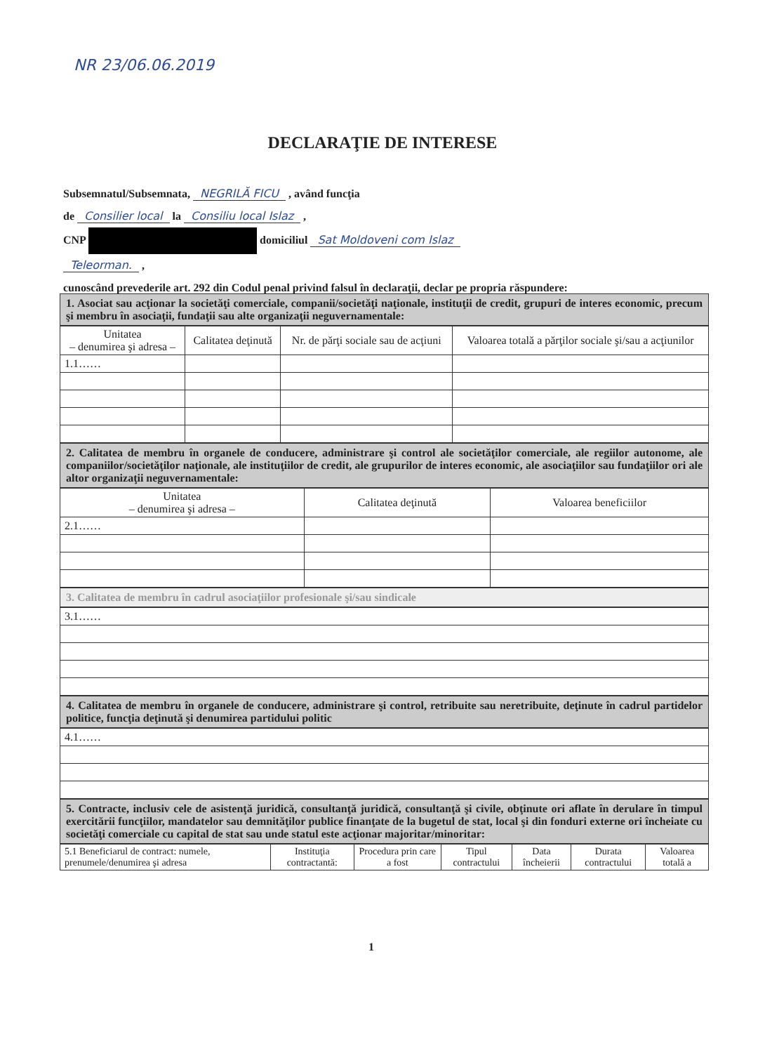NR 23/06.06.2019
DECLARAŢIE DE INTERESE
Subsemnatul/Subsemnata, NEGRILĂ FICU , având funcţia
de Consilier local la Consiliu local Islaz ,
CNP domiciliul Sat Moldoveni com Islaz
Teleorman. ,
cunoscând prevederile art. 292 din Codul penal privind falsul în declaraţii, declar pe propria răspundere:
1. Asociat sau acţionar la societăţi comerciale, companii/societăţi naţionale, instituţii de credit, grupuri de interes economic, precum şi membru în asociaţii, fundaţii sau alte organizaţii neguvernamentale:
| Unitatea – denumirea şi adresa – | Calitatea deţinută | Nr. de părţi sociale sau de acţiuni | Valoarea totală a părţilor sociale şi/sau a acţiunilor |
| --- | --- | --- | --- |
| 1.1…… | | | |
2. Calitatea de membru în organele de conducere, administrare şi control ale societăţilor comerciale, ale regiilor autonome, ale companiilor/societăţilor naţionale, ale instituţiilor de credit, ale grupurilor de interes economic, ale asociaţiilor sau fundaţiilor ori ale altor organizaţii neguvernamentale:
| Unitatea – denumirea şi adresa – | Calitatea deţinută | Valoarea beneficiilor |
| --- | --- | --- |
| 2.1…… | | |
3. Calitatea de membru în cadrul asociaţiilor profesionale şi/sau sindicale
| 3.1…… |
4. Calitatea de membru în organele de conducere, administrare şi control, retribuite sau neretribuite, deţinute în cadrul partidelor politice, funcţia deţinută şi denumirea partidului politic
| 4.1…… |
5. Contracte, inclusiv cele de asistenţă juridică, consultanţă juridică, consultanţă şi civile, obţinute ori aflate în derulare în timpul exercitării funcţiilor, mandatelor sau demnităţilor publice finanţate de la bugetul de stat, local şi din fonduri externe ori încheiate cu societăţi comerciale cu capital de stat sau unde statul este acţionar majoritar/minoritar:
| 5.1 Beneficiarul de contract: numele, prenumele/denumirea şi adresa | Instituţia contractantă: | Procedura prin care a fost | Tipul contractului | Data încheierii | Durata contractului | Valoarea totală a |
1